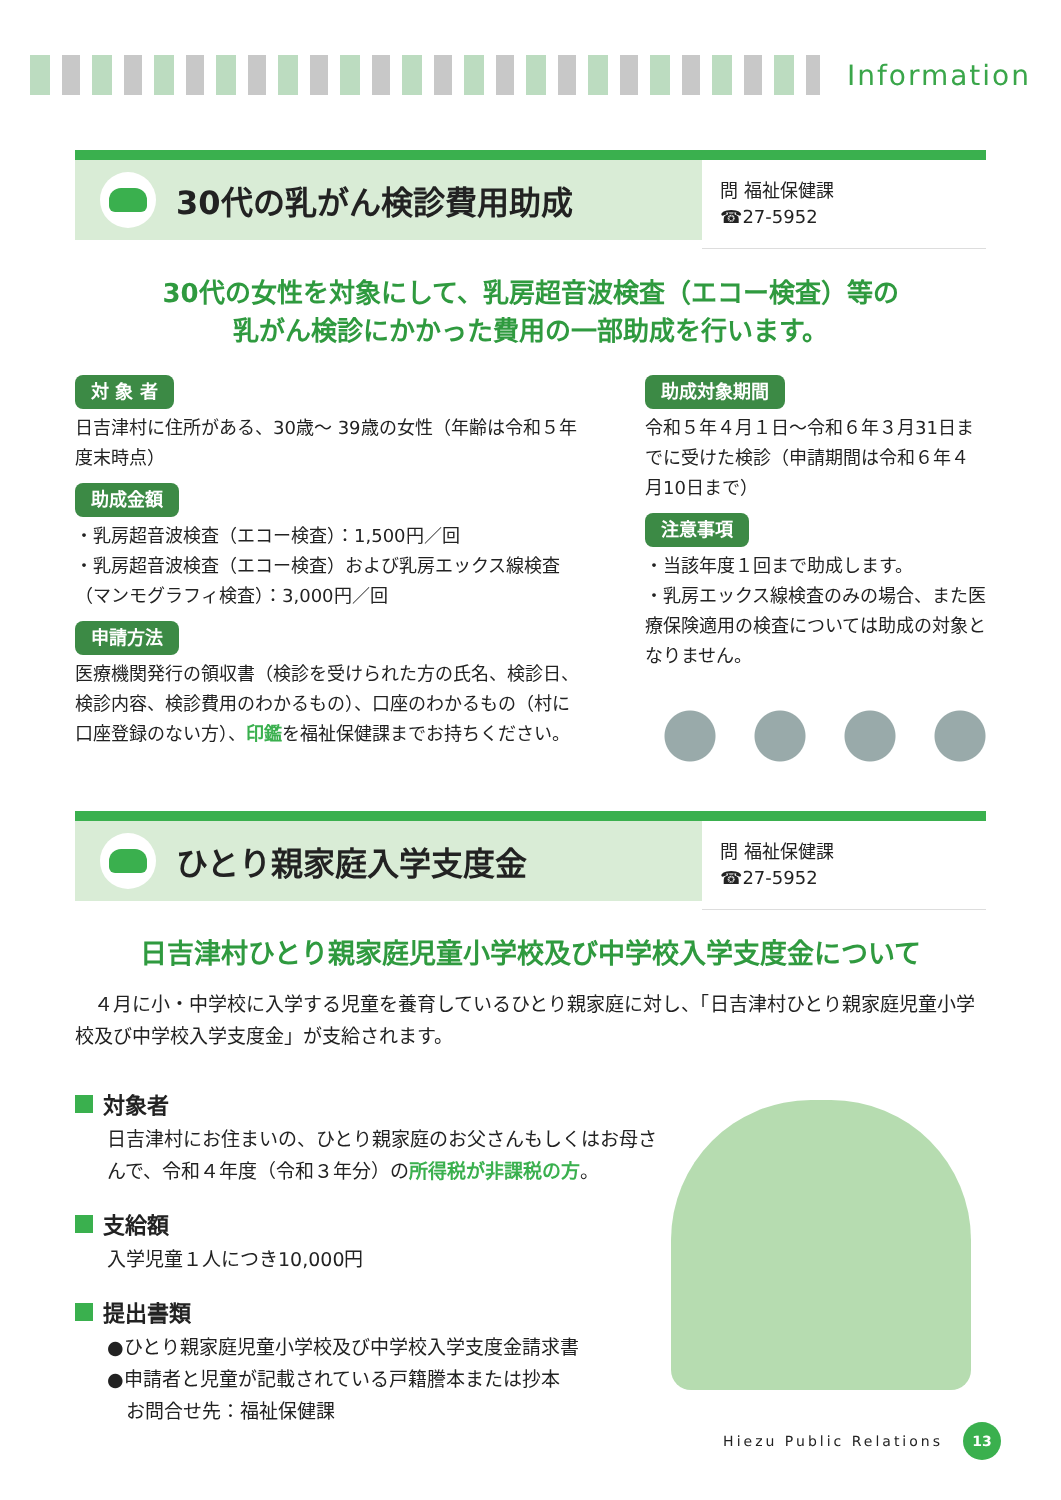Information
30代の乳がん検診費用助成
問 福祉保健課
☎27-5952
30代の女性を対象にして、乳房超音波検査（エコー検査）等の
乳がん検診にかかった費用の一部助成を行います。
対 象 者
日吉津村に住所がある、30歳～ 39歳の女性（年齢は令和５年度末時点）
助成金額
・乳房超音波検査（エコー検査）：1,500円／回
・乳房超音波検査（エコー検査）および乳房エックス線検査（マンモグラフィ検査）：3,000円／回
申請方法
医療機関発行の領収書（検診を受けられた方の氏名、検診日、検診内容、検診費用のわかるもの）、口座のわかるもの（村に口座登録のない方）、印鑑を福祉保健課までお持ちください。
助成対象期間
令和５年４月１日～令和６年３月31日までに受けた検診（申請期間は令和６年４月10日まで）
注意事項
・当該年度１回まで助成します。
・乳房エックス線検査のみの場合、また医療保険適用の検査については助成の対象となりません。
ひとり親家庭入学支度金
問 福祉保健課
☎27-5952
日吉津村ひとり親家庭児童小学校及び中学校入学支度金について
　４月に小・中学校に入学する児童を養育しているひとり親家庭に対し、「日吉津村ひとり親家庭児童小学校及び中学校入学支度金」が支給されます。
対象者
日吉津村にお住まいの、ひとり親家庭のお父さんもしくはお母さんで、令和４年度（令和３年分）の所得税が非課税の方。
支給額
入学児童１人につき10,000円
提出書類
●ひとり親家庭児童小学校及び中学校入学支度金請求書
●申請者と児童が記載されている戸籍謄本または抄本
　お問合せ先：福祉保健課
Hiezu Public Relations
13